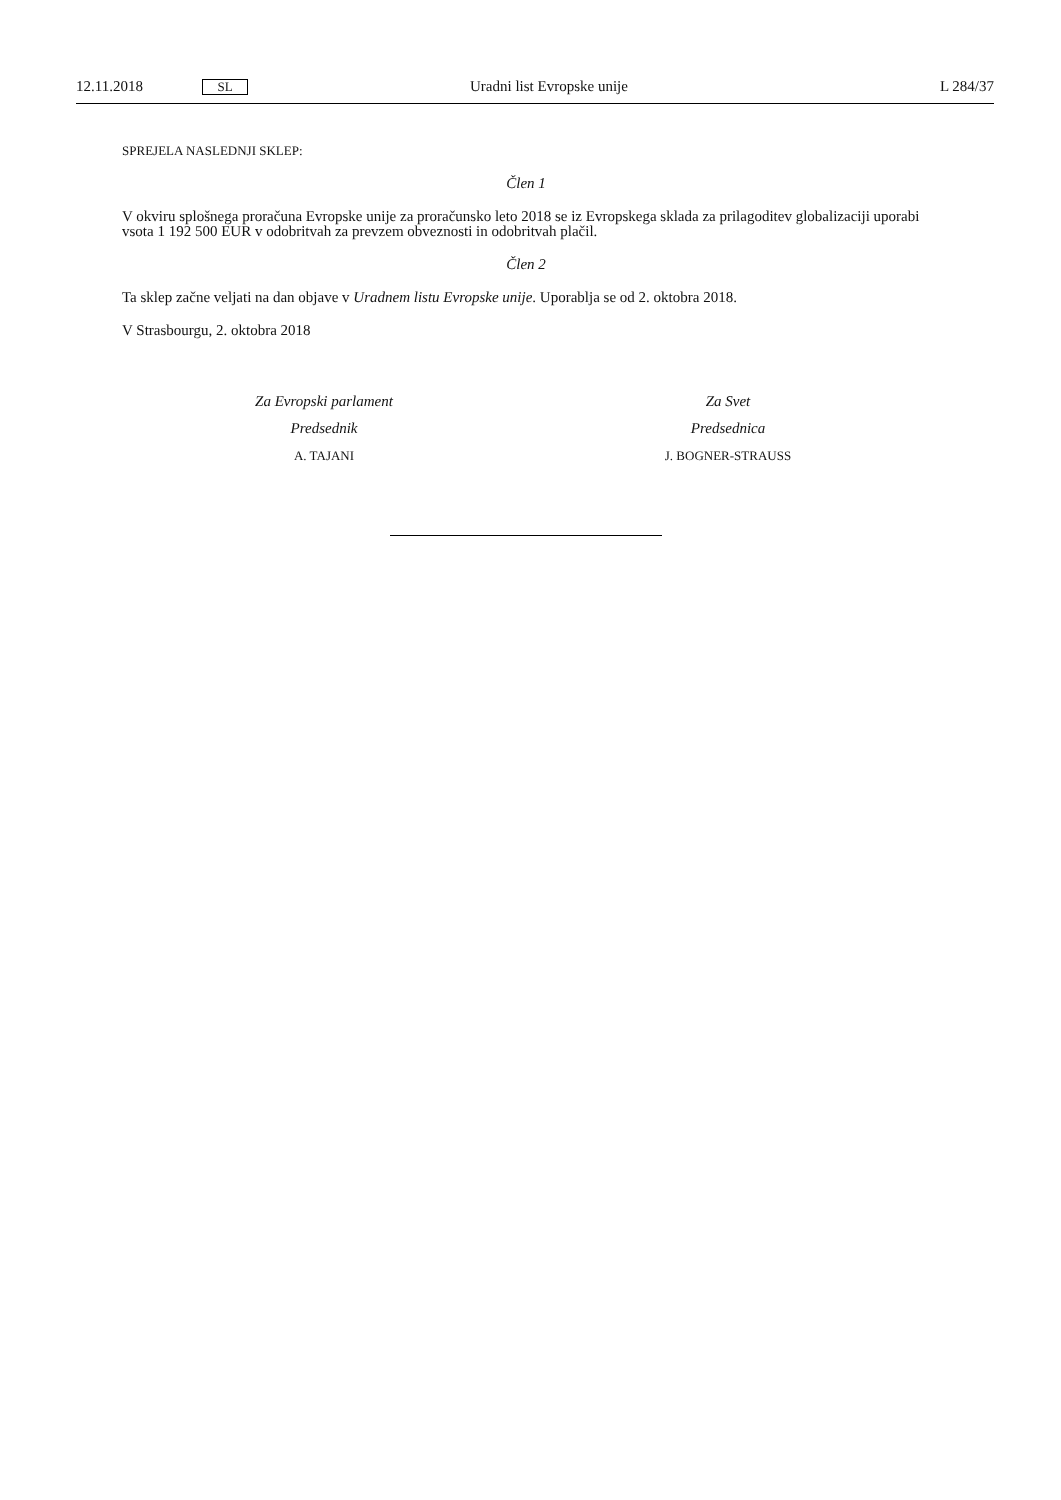12.11.2018 SL Uradni list Evropske unije L 284/37
SPREJELA NASLEDNJI SKLEP:
Člen 1
V okviru splošnega proračuna Evropske unije za proračunsko leto 2018 se iz Evropskega sklada za prilagoditev globalizaciji uporabi vsota 1 192 500 EUR v odobritvah za prevzem obveznosti in odobritvah plačil.
Člen 2
Ta sklep začne veljati na dan objave v Uradnem listu Evropske unije. Uporablja se od 2. oktobra 2018.
V Strasbourgu, 2. oktobra 2018
Za Evropski parlament
Predsednik
A. TAJANI
Za Svet
Predsednica
J. BOGNER-STRAUSS